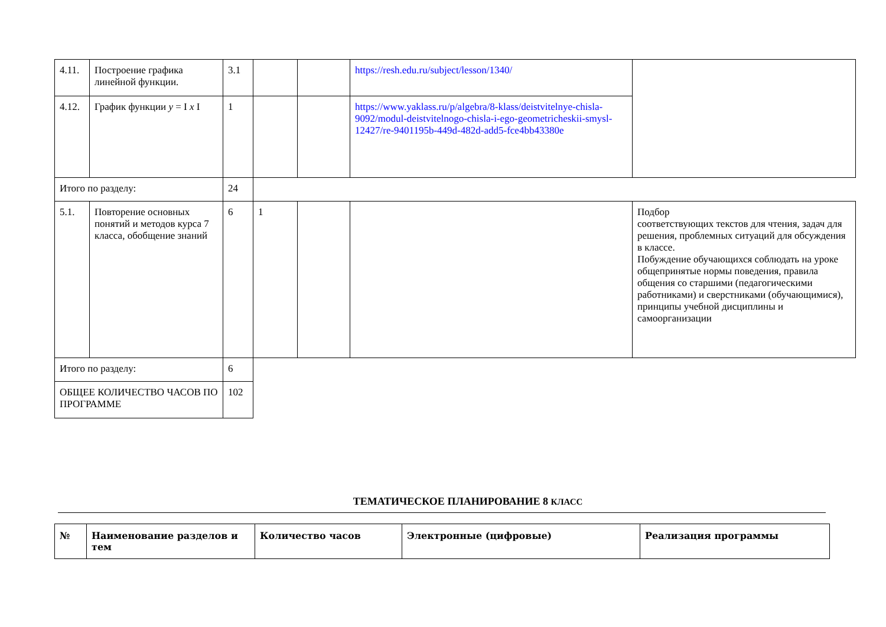| 4.11. | Построение графика линейной функции. | 3.1 | | | https://resh.edu.ru/subject/lesson/1340/ | |
| 4.12. | График функции y = I x I | 1 | | | https://www.yaklass.ru/p/algebra/8-klass/deistvitelnye-chisla-9092/modul-deistvitelnogo-chisla-i-ego-geometricheskii-smysl-12427/re-9401195b-449d-482d-add5-fce4bb43380e | |
| Итого по разделу: | | 24 | | | | |
| 5.1. | Повторение основных понятий и методов курса 7 класса, обобщение знаний | 6 | 1 | | | Подбор соответствующих текстов для чтения, задач для решения, проблемных ситуаций для обсуждения в классе. Побуждение обучающихся соблюдать на уроке общепринятые нормы поведения, правила общения со старшими (педагогическими работниками) и сверстниками (обучающимися), принципы учебной дисциплины и самоорганизации |
| Итого по разделу: | | 6 | | | | |
| ОБЩЕЕ КОЛИЧЕСТВО ЧАСОВ ПО ПРОГРАММЕ | | 102 | | | | |
ТЕМАТИЧЕСКОЕ ПЛАНИРОВАНИЕ 8 КЛАСС
| № | Наименование разделов и тем | Количество часов | Электронные (цифровые) | Реализация программы |
| --- | --- | --- | --- | --- |